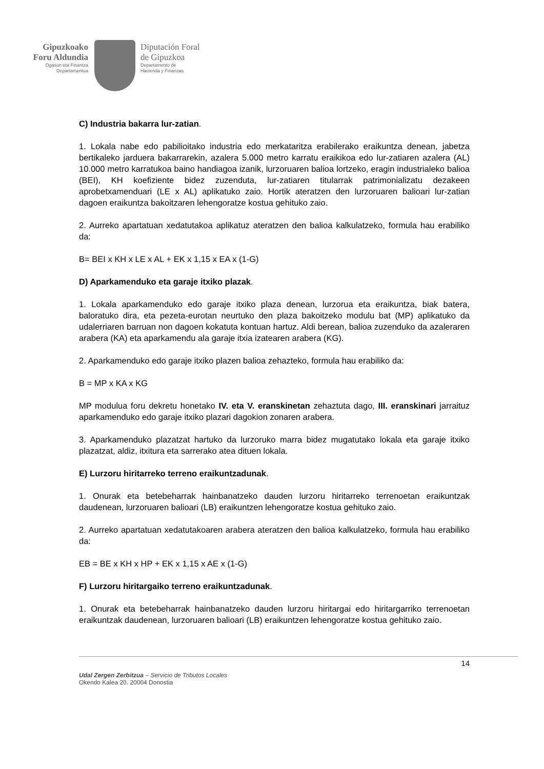Gipuzkoako
Foru Aldundia
Ogasun eta Finantza
Departamentua
Diputación Foral
de Gipuzkoa
Departamento de
Hacienda y Finanzas
C) Industria bakarra lur-zatian.
1. Lokala nabe edo pabilioitako industria edo merkataritza erabilerako eraikuntza denean, jabetza bertikaleko jarduera bakarrarekin, azalera 5.000 metro karratu eraikikoa edo lur-zatiaren azalera (AL) 10.000 metro karratukoa baino handiagoa izanik, lurzoruaren balioa lortzeko, eragin industrialeko balioa (BEI), KH koefiziente bidez zuzenduta, lur-zatiaren titularrak patrimonializatu dezakeen aprobetxamenduari (LE x AL) aplikatuko zaio. Hortik ateratzen den lurzoruaren balioari lur-zatian dagoen eraikuntza bakoitzaren lehengoratze kostua gehituko zaio.
2. Aurreko apartatuan xedatutakoa aplikatuz ateratzen den balioa kalkulatzeko, formula hau erabiliko da:
B= BEI x KH x LE x AL + EK x 1,15 x EA x (1-G)
D) Aparkamenduko eta garaje itxiko plazak.
1. Lokala aparkamenduko edo garaje itxiko plaza denean, lurzorua eta eraikuntza, biak batera, baloratuko dira, eta pezeta-eurotan neurtuko den plaza bakoitzeko modulu bat (MP) aplikatuko da udalerriaren barruan non dagoen kokatuta kontuan hartuz. Aldi berean, balioa zuzenduko da azaleraren arabera (KA) eta aparkamendu ala garaje itxia izatearen arabera (KG).
2. Aparkamenduko edo garaje itxiko plazen balioa zehazteko, formula hau erabiliko da:
B = MP x KA x KG
MP modulua foru dekretu honetako IV. eta V. eranskinetan zehaztuta dago, III. eranskinari jarraituz aparkamenduko edo garaje itxiko plazari dagokion zonaren arabera.
3. Aparkamenduko plazatzat hartuko da lurzoruko marra bidez mugatutako lokala eta garaje itxiko plazatzat, aldiz, itxitura eta sarrerako atea dituen lokala.
E) Lurzoru hiritarreko terreno eraikuntzadunak.
1. Onurak eta betebeharrak hainbanatzeko dauden lurzoru hiritarreko terrenoetan eraikuntzak daudenean, lurzoruaren balioari (LB) eraikuntzen lehengoratze kostua gehituko zaio.
2. Aurreko apartatuan xedatutakoaren arabera ateratzen den balioa kalkulatzeko, formula hau erabiliko da:
EB = BE x KH x HP + EK x 1,15 x AE x (1-G)
F) Lurzoru hiritargaiko terreno eraikuntzadunak.
1. Onurak eta betebeharrak hainbanatzeko dauden lurzoru hiritargai edo hiritargarriko terrenoetan eraikuntzak daudenean, lurzoruaren balioari (LB) eraikuntzen lehengoratze kostua gehituko zaio.
14
Udal Zergen Zerbitzua – Servicio de Tributos Locales
Okendo Kalea 20. 20004 Donostia